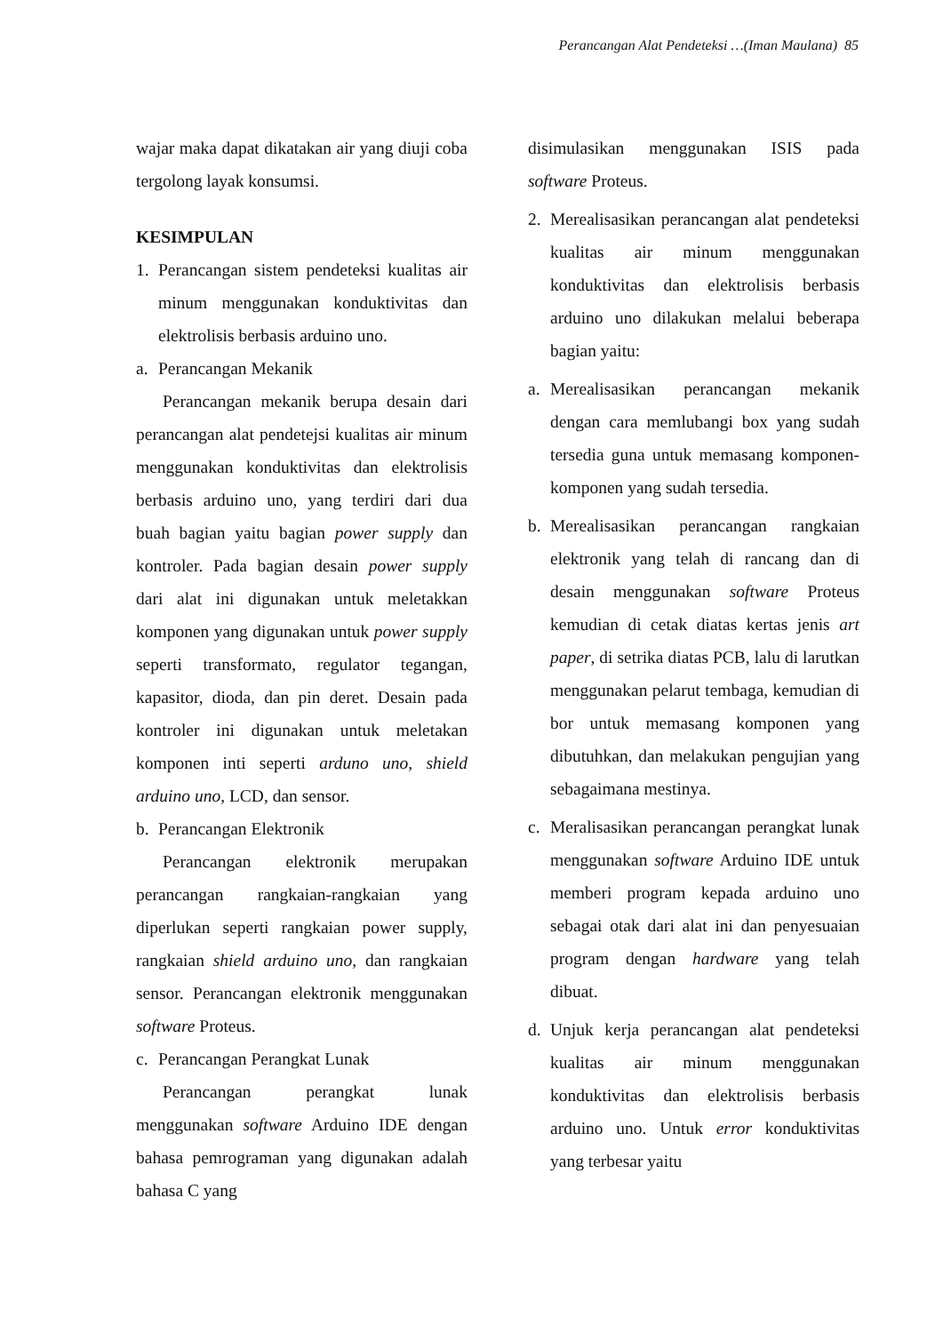Perancangan Alat Pendeteksi …(Iman Maulana) 85
wajar maka dapat dikatakan air yang diuji coba tergolong layak konsumsi.
KESIMPULAN
1. Perancangan sistem pendeteksi kualitas air minum menggunakan konduktivitas dan elektrolisis berbasis arduino uno.
a. Perancangan Mekanik
Perancangan mekanik berupa desain dari perancangan alat pendetejsi kualitas air minum menggunakan konduktivitas dan elektrolisis berbasis arduino uno, yang terdiri dari dua buah bagian yaitu bagian power supply dan kontroler. Pada bagian desain power supply dari alat ini digunakan untuk meletakkan komponen yang digunakan untuk power supply seperti transformato, regulator tegangan, kapasitor, dioda, dan pin deret. Desain pada kontroler ini digunakan untuk meletakan komponen inti seperti arduno uno, shield arduino uno, LCD, dan sensor.
b. Perancangan Elektronik
Perancangan elektronik merupakan perancangan rangkaian-rangkaian yang diperlukan seperti rangkaian power supply, rangkaian shield arduino uno, dan rangkaian sensor. Perancangan elektronik menggunakan software Proteus.
c. Perancangan Perangkat Lunak
Perancangan perangkat lunak menggunakan software Arduino IDE dengan bahasa pemrograman yang digunakan adalah bahasa C yang
disimulasikan menggunakan ISIS pada software Proteus.
2. Merealisasikan perancangan alat pendeteksi kualitas air minum menggunakan konduktivitas dan elektrolisis berbasis arduino uno dilakukan melalui beberapa bagian yaitu:
a. Merealisasikan perancangan mekanik dengan cara memlubangi box yang sudah tersedia guna untuk memasang komponen-komponen yang sudah tersedia.
b. Merealisasikan perancangan rangkaian elektronik yang telah di rancang dan di desain menggunakan software Proteus kemudian di cetak diatas kertas jenis art paper, di setrika diatas PCB, lalu di larutkan menggunakan pelarut tembaga, kemudian di bor untuk memasang komponen yang dibutuhkan, dan melakukan pengujian yang sebagaimana mestinya.
c. Meralisasikan perancangan perangkat lunak menggunakan software Arduino IDE untuk memberi program kepada arduino uno sebagai otak dari alat ini dan penyesuaian program dengan hardware yang telah dibuat.
d. Unjuk kerja perancangan alat pendeteksi kualitas air minum menggunakan konduktivitas dan elektrolisis berbasis arduino uno. Untuk error konduktivitas yang terbesar yaitu